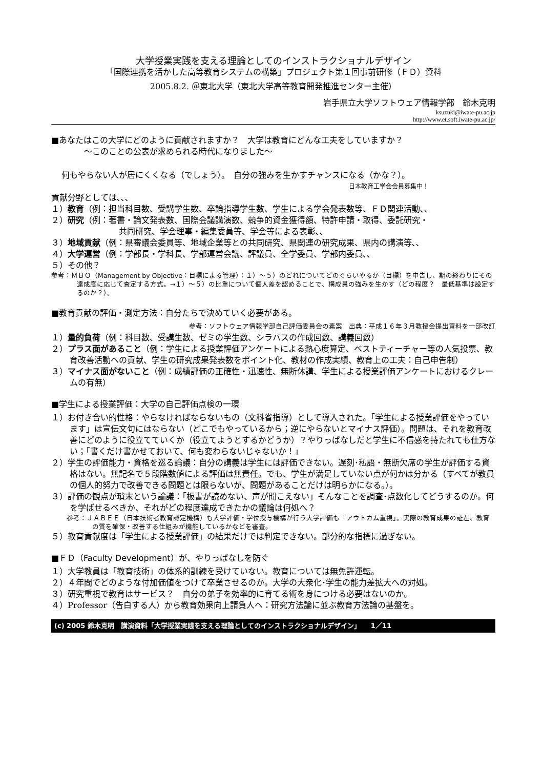大学授業実践を支える理論としてのインストラクショナルデザイン
「国際連携を活かした高等教育システムの構築」プロジェクト第１回事前研修（ＦＤ）資料
2005.8.2. ＠東北大学（東北大学高等教育開発推進センター主催）
岩手県立大学ソフトウェア情報学部　鈴木克明
ksuzuki@iwate-pu.ac.jp
http://www.et.soft.iwate-pu.ac.jp/
■あなたはこの大学にどのように貢献されますか？　大学は教育にどんな工夫をしていますか？
　　　　～このことの公表が求められる時代になりました～
何もやらない人が居にくくなる（でしょう）。　自分の強みを生かすチャンスになる（かな？）。
日本教育工学会会員募集中！
貢献分野としては､､､
１）教育（例：担当科目数、受講学生数、卒論指導学生数、学生による学会発表数等、ＦＤ関連活動､､
２）研究（例：著書・論文発表数、国際会議講演数、競争的資金獲得額、特許申請・取得、委託研究・
　　　　　　共同研究、学会理事・編集委員等、学会等による表彰､､
３）地域貢献（例：県審議会委員等、地域企業等との共同研究、県関連の研究成果、県内の講演等､､
４）大学運営（例：学部長・学科長、学部運営会議、評議員、全学委員、学部内委員､､
５）その他？
参考：ＭＢＯ（Management by Objective：目標による管理）：１）～５）のどれについてどのぐらいやるか（目標）を申告し、期の終わりにその達成度に応じて査定する方式。→１）～５）の比重について個人差を認めることで、構成員の強みを生かす（どの程度？　最低基準は設定するのか？）。
■教育貢献の評価・測定方法：自分たちで決めていく必要がある。
参考：ソフトウェア情報学部自己評価委員会の素案　出典：平成１６年３月教授会提出資料を一部改訂
１）量的負荷（例：科目数、受講生数、ゼミの学生数、シラバスの作成回数、講義回数）
２）プラス面があること（例：学生による授業評価アンケートによる熱心度算定、ベストティーチャー等の人気投票、教育改善活動への貢献、学生の研究成果発表数をポイント化、教材の作成実績、教育上の工夫：自己申告制）
３）マイナス面がないこと（例：成績評価の正確性・迅速性、無断休講、学生による授業評価アンケートにおけるクレームの有無）
■学生による授業評価：大学の自己評価点検の一環
１）お付き合い的性格：やらなければならないもの（文科省指導）として導入された。「学生による授業評価をやっています」は宣伝文句にはならない（どこでもやっているから；逆にやらないとマイナス評価）。問題は、それを教育改善にどのように役立てていくか（役立てようとするかどうか）？やりっぱなしだと学生に不信感を持たれても仕方ない；「書くだけ書かせておいて、何も変わらないじゃないか！」
２）学生の評価能力・資格を巡る論議：自分の講義は学生には評価できない。遅刻･私語・無断欠席の学生が評価する資格はない。無記名で５段階数値による評価は無責任。でも、学生が満足していない点が何かは分かる（すべてが教員の個人的努力で改善できる問題とは限らないが、問題があることだけは明らかになる。）。
３）評価の観点が瑣末という論議：「板書が読めない、声が聞こえない」そんなことを調査･点数化してどうするのか。何を学ばせるべきか、それがどの程度達成できたかの議論は何処へ？
参考：ＪＡＢＥＥ（日本技術者教育認定機構）も大学評価・学位授与機構が行う大学評価も「アウトカム重視」。実際の教育成果の証左、教育の質を確保・改善する仕組みが機能しているかなどを審査。
５）教育貢献度は「学生による授業評価」の結果だけでは判定できない。部分的な指標に過ぎない。
■ＦＤ（Faculty Development）が、やりっぱなしを防ぐ
１）大学教員は「教育技術」の体系的訓練を受けていない。教育については無免許運転。
２）４年間でどのような付加価値をつけて卒業させるのか。大学の大衆化･学生の能力差拡大への対処。
３）研究重視で教育はサービス？　自分の弟子を効率的に育てる術を身につける必要はないのか。
４）Professor（告白する人）から教育効果向上請負人へ：研究方法論に並ぶ教育方法論の基盤を。
(c) 2005 鈴木克明　講演資料「大学授業実践を支える理論としてのインストラクショナルデザイン」　　1／11